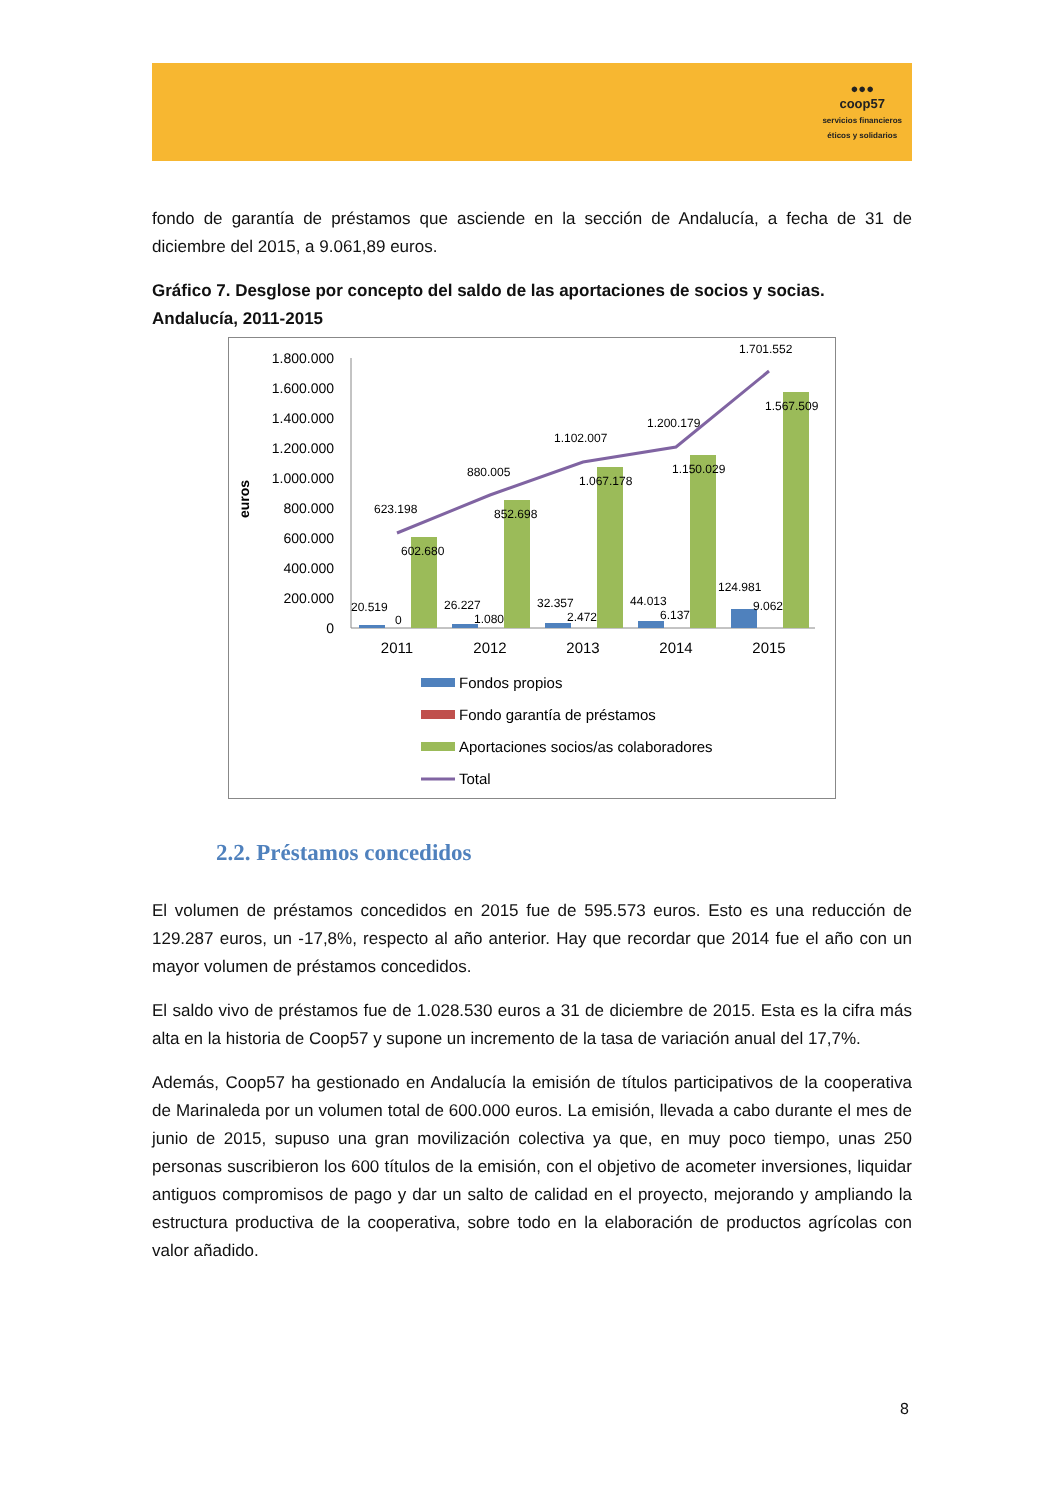●●●
coop57
servicios financieros
éticos y solidarios
fondo de garantía de préstamos que asciende en la sección de Andalucía, a fecha de 31 de diciembre del 2015, a 9.061,89 euros.
Gráfico 7. Desglose por concepto del saldo de las aportaciones de socios y socias. Andalucía, 2011-2015
euros
1.800.000
1.600.000
1.400.000
1.200.000
1.000.000
800.000
600.000
400.000
200.000
0
623.198
880.005
1.102.007
1.200.179
1.701.552
602.680
852.698
1.067.178
1.150.029
1.567.509
20.519
26.227
32.357
44.013
124.981
0
1.080
2.472
6.137
9.062
2011
2012
2013
2014
2015
Fondos propios
Fondo garantía de préstamos
Aportaciones socios/as colaboradores
Total
2.2. Préstamos concedidos
El volumen de préstamos concedidos en 2015 fue de 595.573 euros. Esto es una reducción de 129.287 euros, un -17,8%, respecto al año anterior. Hay que recordar que 2014 fue el año con un mayor volumen de préstamos concedidos.
El saldo vivo de préstamos fue de 1.028.530 euros a 31 de diciembre de 2015. Esta es la cifra más alta en la historia de Coop57 y supone un incremento de la tasa de variación anual del 17,7%.
Además, Coop57 ha gestionado en Andalucía la emisión de títulos participativos de la cooperativa de Marinaleda por un volumen total de 600.000 euros. La emisión, llevada a cabo durante el mes de junio de 2015, supuso una gran movilización colectiva ya que, en muy poco tiempo, unas 250 personas suscribieron los 600 títulos de la emisión, con el objetivo de acometer inversiones, liquidar antiguos compromisos de pago y dar un salto de calidad en el proyecto, mejorando y ampliando la estructura productiva de la cooperativa, sobre todo en la elaboración de productos agrícolas con valor añadido.
8